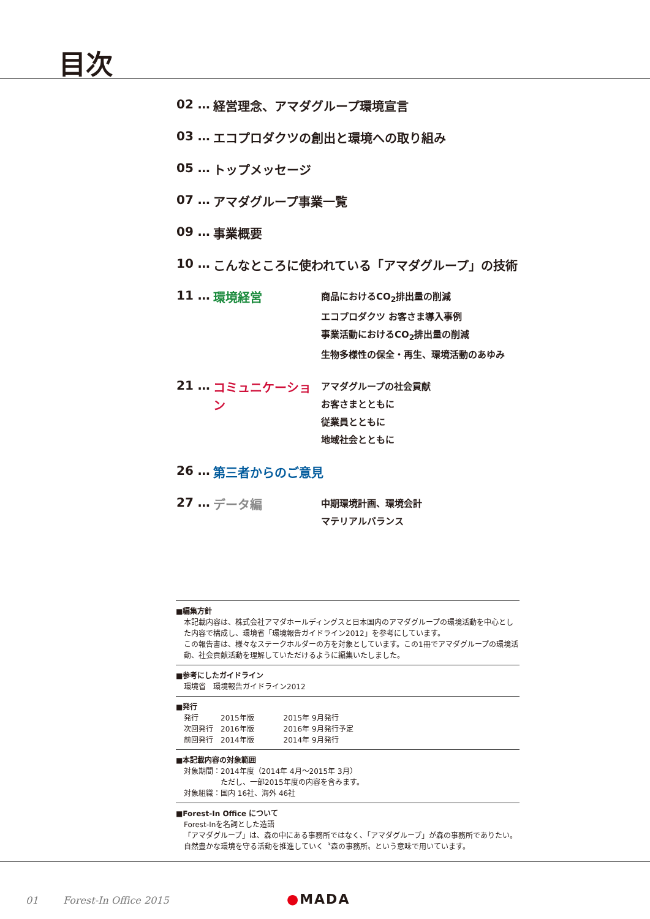目次
02 … 経営理念、アマダグループ環境宣言
03 … エコプロダクツの創出と環境への取り組み
05 … トップメッセージ
07 … アマダグループ事業一覧
09 … 事業概要
10 … こんなところに使われている「アマダグループ」の技術
11 … 環境経営
商品におけるCO<sub>2</sub>排出量の削減
エコプロダクツ お客さま導入事例
事業活動におけるCO<sub>2</sub>排出量の削減
生物多様性の保全・再生、環境活動のあゆみ
21 … コミュニケーション
アマダグループの社会貢献
お客さまとともに
従業員とともに
地域社会とともに
26 … 第三者からのご意見
27 … データ編
中期環境計画、環境会計
マテリアルバランス
■編集方針
本記載内容は、株式会社アマダホールディングスと日本国内のアマダグループの環境活動を中心とした内容で構成し、環境省「環境報告ガイドライン2012」を参考にしています。
この報告書は、様々なステークホルダーの方を対象としています。この1冊でアマダグループの環境活動、社会貢献活動を理解していただけるように編集いたしました。
■参考にしたガイドライン
環境省　環境報告ガイドライン2012
■発行
発行　　　2015年版　　　　2015年 9月発行
次回発行　2016年版　　　　2016年 9月発行予定
前回発行　2014年版　　　　2014年 9月発行
■本記載内容の対象範囲
対象期間：2014年度（2014年 4月〜2015年 3月）
　　　　　ただし、一部2015年度の内容を含みます。
対象組織：国内 16社、海外 46社
■Forest-In Office について
Forest-Inを名詞とした造語
「アマダグループ」は、森の中にある事務所ではなく、「アマダグループ」が森の事務所でありたい。自然豊かな環境を守る活動を推進していく〝森の事務所〟という意味で用いています。
01 Forest-In Office 2015
●MADA